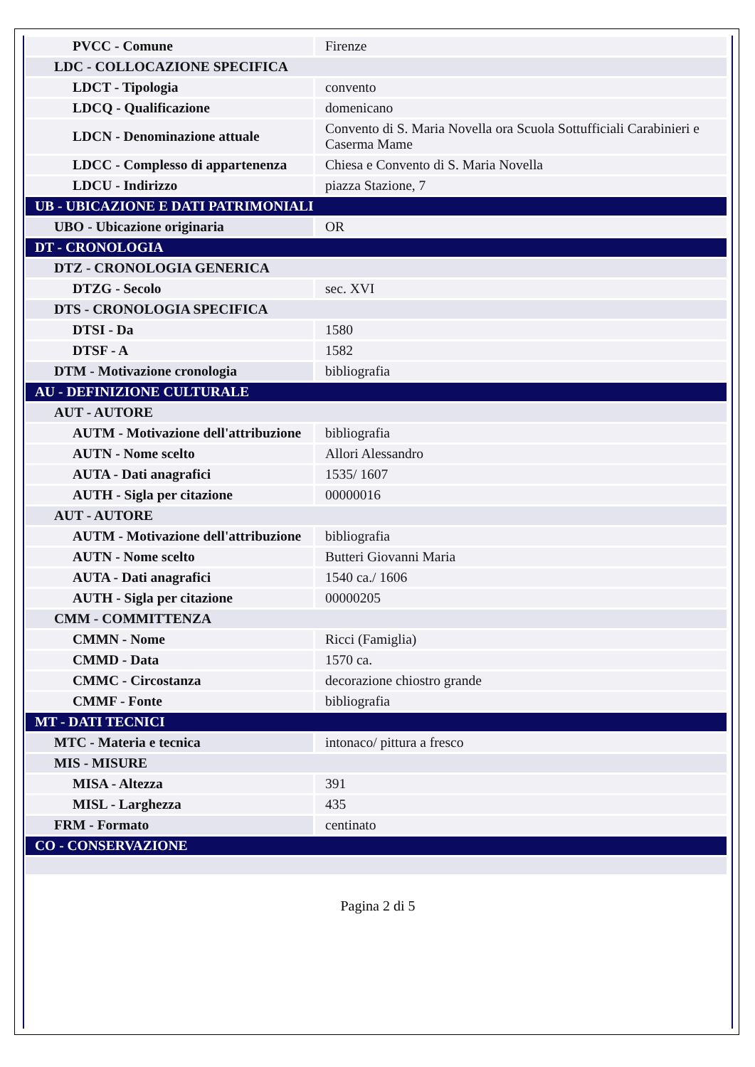| PVCC - Comune | Firenze |
| LDC - COLLOCAZIONE SPECIFICA | |
| LDCT - Tipologia | convento |
| LDCQ - Qualificazione | domenicano |
| LDCN - Denominazione attuale | Convento di S. Maria Novella ora Scuola Sottufficiali Carabinieri e Caserma Mame |
| LDCC - Complesso di appartenenza | Chiesa e Convento di S. Maria Novella |
| LDCU - Indirizzo | piazza Stazione, 7 |
| UB - UBICAZIONE E DATI PATRIMONIALI | |
| UBO - Ubicazione originaria | OR |
| DT - CRONOLOGIA | |
| DTZ - CRONOLOGIA GENERICA | |
| DTZG - Secolo | sec. XVI |
| DTS - CRONOLOGIA SPECIFICA | |
| DTSI - Da | 1580 |
| DTSF - A | 1582 |
| DTM - Motivazione cronologia | bibliografia |
| AU - DEFINIZIONE CULTURALE | |
| AUT - AUTORE | |
| AUTM - Motivazione dell'attribuzione | bibliografia |
| AUTN - Nome scelto | Allori Alessandro |
| AUTA - Dati anagrafici | 1535/ 1607 |
| AUTH - Sigla per citazione | 00000016 |
| AUT - AUTORE | |
| AUTM - Motivazione dell'attribuzione | bibliografia |
| AUTN - Nome scelto | Butteri Giovanni Maria |
| AUTA - Dati anagrafici | 1540 ca./ 1606 |
| AUTH - Sigla per citazione | 00000205 |
| CMM - COMMITTENZA | |
| CMMN - Nome | Ricci (Famiglia) |
| CMMD - Data | 1570 ca. |
| CMMC - Circostanza | decorazione chiostro grande |
| CMMF - Fonte | bibliografia |
| MT - DATI TECNICI | |
| MTC - Materia e tecnica | intonaco/ pittura a fresco |
| MIS - MISURE | |
| MISA - Altezza | 391 |
| MISL - Larghezza | 435 |
| FRM - Formato | centinato |
| CO - CONSERVAZIONE | |
Pagina 2 di 5